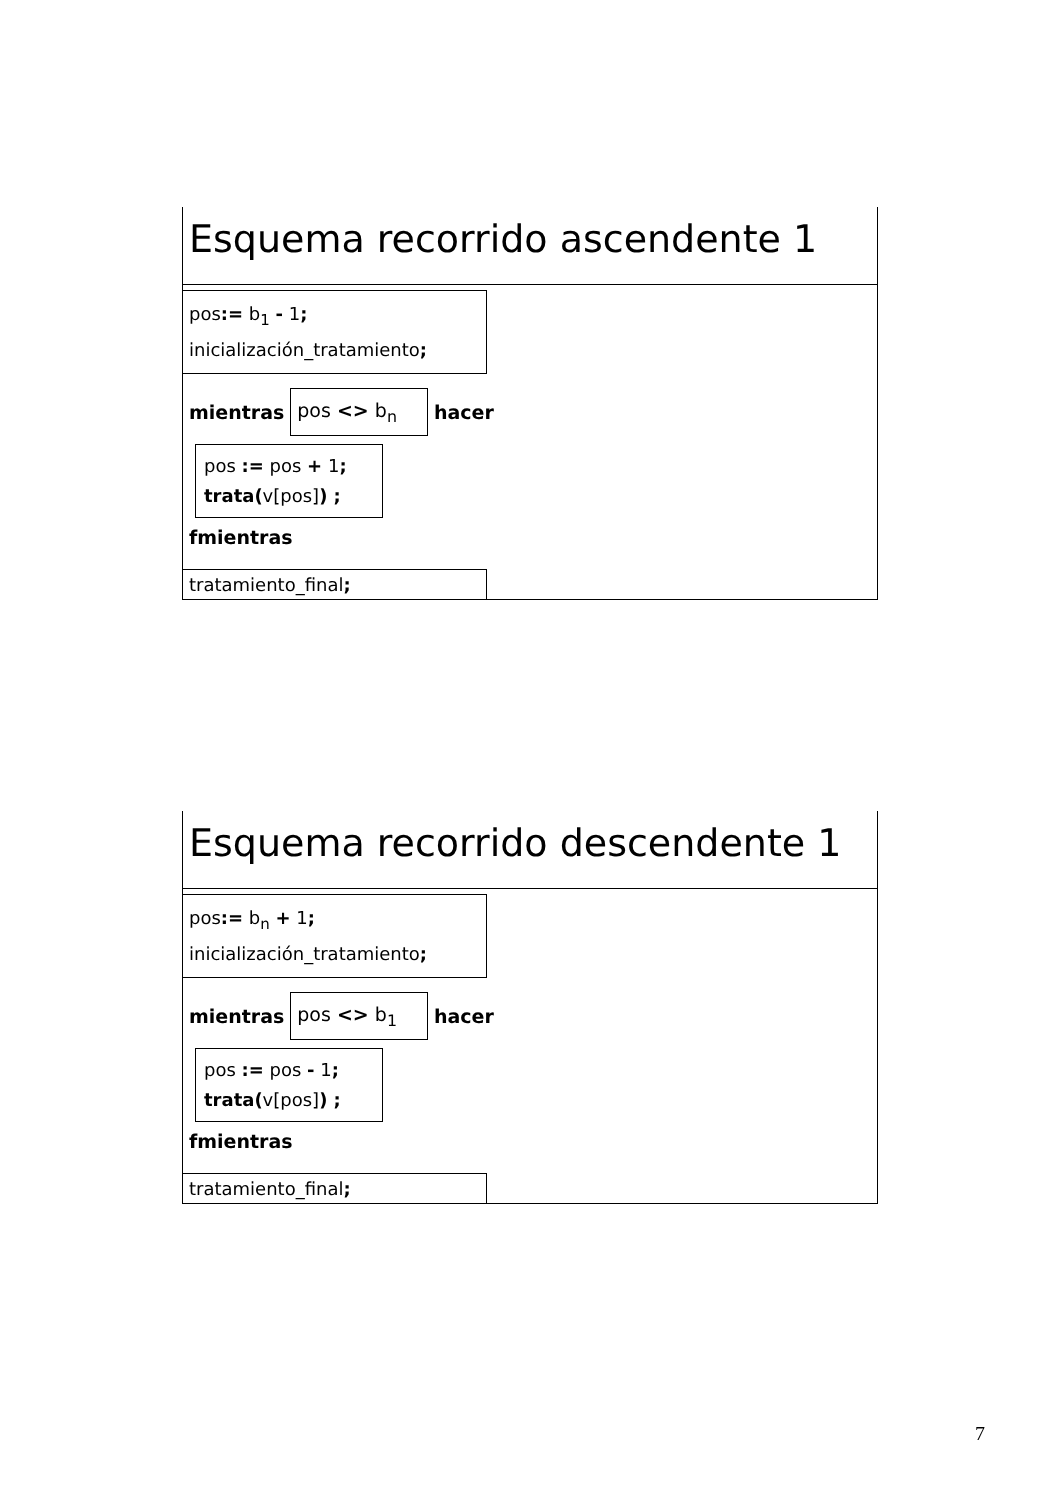Esquema recorrido ascendente 1
pos:= b<sub>1</sub> - 1;
inicialización_tratamiento;
mientras pos <> b<sub>n</sub> hacer
pos := pos + 1;
trata(v[pos]) ;
fmientras
tratamiento_final;
Esquema recorrido descendente 1
pos:= b<sub>n</sub> + 1;
inicialización_tratamiento;
mientras pos <> b<sub>1</sub> hacer
pos := pos - 1;
trata(v[pos]) ;
fmientras
tratamiento_final;
7